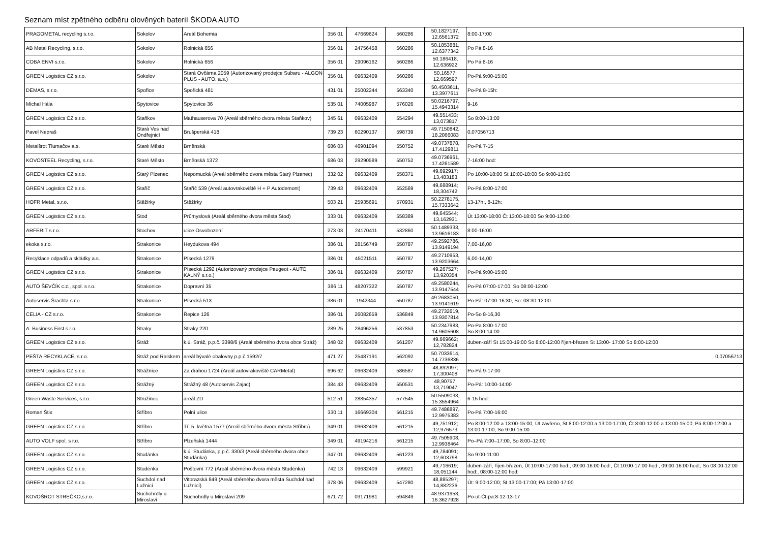Seznam míst zpětného odběru olověných baterií ŠKODA AUTO
| PRAGOMETAL recycling s.r.o. | Sokolov | Areál Bohemia | 356 01 | 47669624 | 560286 | 50.1827197, 12.6561372 | 8:00-17:00 |
| AB Metal Recycling, s.r.o. | Sokolov | Rolnická 656 | 356 01 | 24756458 | 560286 | 50.1853881, 12.6377342 | Po Pá 8-16 |
| COBA ENVI s.r.o. | Sokolov | Rolnická 656 | 356 01 | 29096162 | 560286 | 50.186418, 12.636922 | Po Pá 8-16 |
| GREEN Logistics CZ s.r.o. | Sokolov | Stará Ovčárna 2059 (Autorizovaný prodejce Subaru - ALGON PLUS - AUTO, a.s.) | 356 01 | 09632409 | 560286 | 50,16577; 12,669597 | Po-Pá 9:00-15:00 |
| DEMAS, s.r.o. | Spořice | Spořická 481 | 431 01 | 25002244 | 563340 | 50.4503611, 13.3977611 | Po-Pá 8-15h: |
| Michal Hála | Spytovice | Spytovice 36 | 535 01 | 74005987 | 576026 | 50.0216797, 15.4943314 | 9-16 |
| GREEN Logistics CZ s.r.o. | Staňkov | Mathauserova 70 (Areál sběrného dvora města Staňkov) | 345 61 | 09632409 | 554294 | 49,551433; 13,073817 | So 8:00-13:00 |
| Pavel Nepraš | Stará Ves nad Ondřejnicí | Brušperská 418 | 739 23 | 60290137 | 598739 | 49.7150842, 18.2066083 | 0,07056713 |
| Metalšrot Tlumačov a.s. | Staré Město | Brněnská | 686 03 | 46901094 | 550752 | 49.0737878, 17.4129811 | Po-Pá 7-15 |
| KOVOSTEEL Recycling, s.r.o. | Staré Město | Brněnská 1372 | 686 03 | 29290589 | 550752 | 49.0736961, 17.4261589 | 7-16:00 hod: |
| GREEN Logistics CZ s.r.o. | Starý Plzenec | Nepomucká (Areál sběrného dvora města Starý Plzenec) | 332 02 | 09632409 | 558371 | 49,692917; 13,483183 | Po 10:00-18:00 St 10:00-18:00 So 9:00-13:00 |
| GREEN Logistics CZ s.r.o. | Staříč | Staříč 539 (Areál autovrakoviště H + P Autodemont) | 739 43 | 09632409 | 552569 | 49,688914; 18,304742 | Po-Pá 8:00-17:00 |
| HOFR Metal, s.r.o. | Stěžírky | Stěžírky | 503 21 | 25935691 | 570931 | 50.2278175, 15.7333642 | 13-17h:, 8-12h: |
| GREEN Logistics CZ s.r.o. | Stod | Průmyslová (Areál sběrného dvora města Stod) | 333 01 | 09632409 | 558389 | 49,645544; 13,162931 | Út 13:00-18:00 Čt 13:00-18:00 So 9:00-13:00 |
| ARFERIT s.r.o. | Stochov | ulice Osvobození | 273 03 | 24170411 | 532860 | 50.1489333, 13.9616183 | 8:00-16:00 |
| ekoka s.r.o. | Strakonice | Heydukova 494 | 386 01 | 28156749 | 550787 | 49.2592786, 13.9149194 | 7,00-16,00 |
| Recyklace odpadů a skládky a.s. | Strakonice | Písecká 1279 | 386 01 | 45021511 | 550787 | 49.2710953, 13.9203664 | 6,00-14,00 |
| GREEN Logistics CZ s.r.o. | Strakonice | Písecká 1292 (Autorizovaný prodejce Peugeot - AUTO KALNÝ s.r.o.) | 386 01 | 09632409 | 550787 | 49,267527; 13,920354 | Po-Pá 9:00-15:00 |
| AUTO ŠEVČÍK c.z., spol. s r.o. | Strakonice | Dopravní 35 | 386 11 | 48207322 | 550787 | 49.2580244, 13.9147544 | Po-Pá 07:00-17:00, So 08:00-12:00 |
| Autoservis Šrachta s.r.o. | Strakonice | Písecká 513 | 386 01 | 1942344 | 550787 | 49.2683050, 13.9141619 | Po-Pá: 07:00-16:30, So: 08:30-12:00 |
| CELIA - CZ s.r.o. | Strakonice | Řepice 126 | 386 01 | 26082659 | 536849 | 49.2732619, 13.9307814 | Po-So 8-16,30 |
| A. Business First s.r.o. | Straky | Straky 220 | 289 25 | 28496256 | 537853 | 50.2347983, 14.9605608 | Po-Pa 8:00-17:00 So 8:00-14:00 |
| GREEN Logistics CZ s.r.o. | Stráž | k.ú. Stráž, p.p.č. 3398/6 (Areál sběrného dvora obce Stráž) | 348 02 | 09632409 | 561207 | 49,669662; 12,782824 | duben-září St 15:00-19:00 So 8:00-12:00 říjen-březen St 13:00- 17:00 So 8:00-12:00 |
| PEŠTA RECYKLACE, s.r.o. | Stráž pod Ralskem | areál bývalé obalovny p.p.č.1592/7 | 471 27 | 25487191 | 562092 | 50.7033614, 14.7736836 | 0,07056713 |
| GREEN Logistics CZ s.r.o. | Strážnice | Za drahou 1724 (Areál autovrakoviště CARMetal) | 696 62 | 09632409 | 586587 | 48,892097; 17,300408 | Po-Pá 9-17:00 |
| GREEN Logistics CZ s.r.o. | Strážný | Strážný 48 (Autoservis Zajac) | 384 43 | 09632409 | 550531 | 48,90757; 13,719047 | Po-Pá: 10:00-14:00 |
| Green Waste Services, s.r.o. | Stružinec | areál ZD | 512 51 | 28854357 | 577545 | 50.5509033, 15.3554964 | 6-15 hod: |
| Roman Štix | Stříbro | Polní ulice | 330 11 | 16669304 | 561215 | 49.7486897, 12.9975383 | Po-Pá 7:00-16:00 |
| GREEN Logistics CZ s.r.o. | Stříbro | Tř. 5. května 1577 (Areál sběrného dvora města Stříbro) | 349 01 | 09632409 | 561215 | 49,751912; 12,976573 | Po 8:00-12:00 a 13:00-15:00, Út zavřeno, St 8:00-12:00 a 13:00-17:00, Čt 8:00-12:00 a 13:00-15:00, Pá 8:00-12:00 a 13:00-17:00, So 9:00-15:00 |
| AUTO VOLF spol. s r.o. | Stříbro | Plzeňská 1444 | 349 01 | 49194216 | 561215 | 49.7505908, 12.9938464 | Po–Pá 7:00–17:00, So 8:00–12:00 |
| GREEN Logistics CZ s.r.o. | Studánka | k.ú. Studánka, p.p.č. 330/3 (Areál sběrného dvora obce Studánka) | 347 01 | 09632409 | 561223 | 49,784091; 12,603798 | So 9:00-11:00 |
| GREEN Logistics CZ s.r.o. | Studénka | Poštovní 772 (Areál sběrného dvora města Studénka) | 742 13 | 09632409 | 599921 | 49,716619; 18,051144 | duben-září, říjen-březen, Út 10:00-17:00 hod:, 09:00-16:00 hod:, Čt 10:00-17:00 hod:, 09:00-16:00 hod:, So 08:00-12:00 hod:, 08:00-12:00 hod: |
| GREEN Logistics CZ s.r.o. | Suchdol nad Lužnicí | Vitorazská 849 (Areál sběrného dvora města Suchdol nad Lužnicí) | 378 06 | 09632409 | 547280 | 48,885297; 14,882236 | Út: 9:00-12:00; St 13:00-17:00; Pá 13:00-17:00 |
| KOVOŠROT STREČKO,s.r.o. | Suchohrdly u Miroslavi | Suchohrdly u Miroslavi 209 | 671 72 | 03171981 | 594849 | 48.9371953, 16.3627928 | Po-ut-Čt-pa:8-12-13-17 |